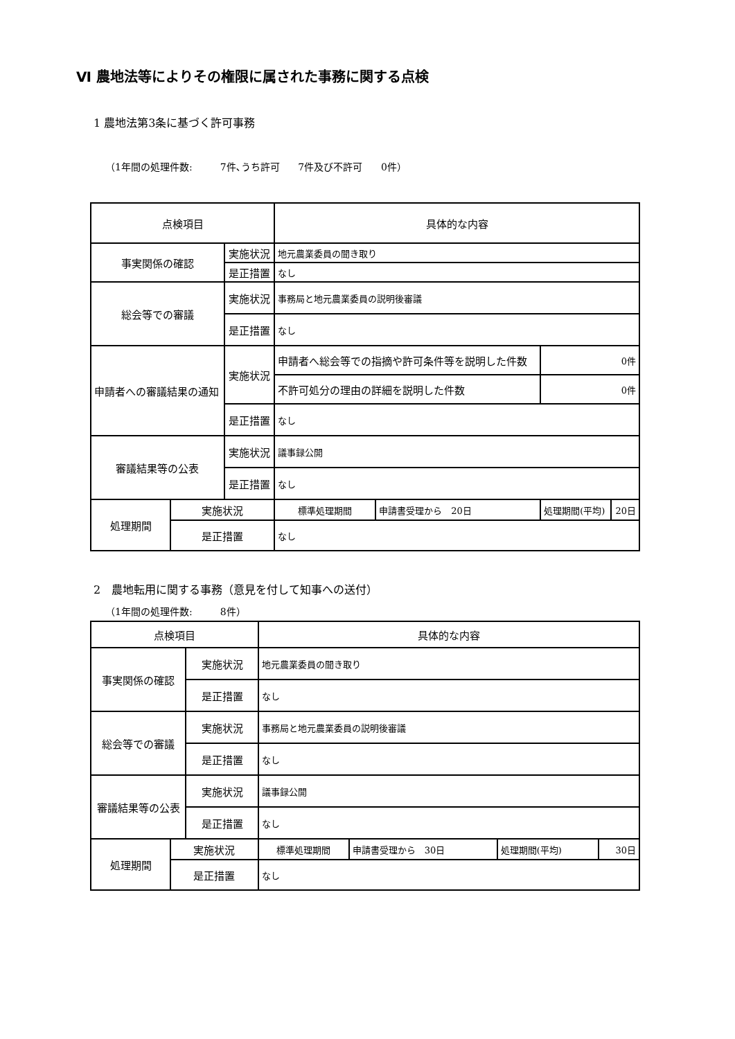Ⅵ 農地法等によりその権限に属された事務に関する点検
1 農地法第3条に基づく許可事務
（1年間の処理件数: 7件､うち許可 7件及び不許可 0件）
| 点検項目 | | | 具体的な内容 | | | |
| --- | --- | --- | --- | --- | --- | --- |
| 事実関係の確認 | | 実施状況 | 地元農業委員の聞き取り | | | |
| | | 是正措置 | なし | | | |
| 総会等での審議 | | 実施状況 | 事務局と地元農業委員の説明後審議 | | | |
| | | 是正措置 | なし | | | |
| 申請者への審議結果の通知 | | 実施状況 | 申請者へ総会等での指摘や許可条件等を説明した件数 | | 0件 | |
| | | | 不許可処分の理由の詳細を説明した件数 | | 0件 | |
| | | 是正措置 | なし | | | |
| 審議結果等の公表 | | 実施状況 | 議事録公開 | | | |
| | | 是正措置 | なし | | | |
| 処理期間 | 実施状況 | | 標準処理期間 | 申請書受理から 20日 | 処理期間(平均) | 20日 |
| | 是正措置 | | なし | | | |
2　農地転用に関する事務（意見を付して知事への送付）
（1年間の処理件数: 8件）
| 点検項目 | | | 具体的な内容 | | | |
| --- | --- | --- | --- | --- | --- | --- |
| 事実関係の確認 | | 実施状況 | 地元農業委員の聞き取り | | | |
| | | 是正措置 | なし | | | |
| 総会等での審議 | | 実施状況 | 事務局と地元農業委員の説明後審議 | | | |
| | | 是正措置 | なし | | | |
| 審議結果等の公表 | | 実施状況 | 議事録公開 | | | |
| | | 是正措置 | なし | | | |
| 処理期間 | 実施状況 | | 標準処理期間 | 申請書受理から 30日 | 処理期間(平均) | 30日 |
| | 是正措置 | | なし | | | |